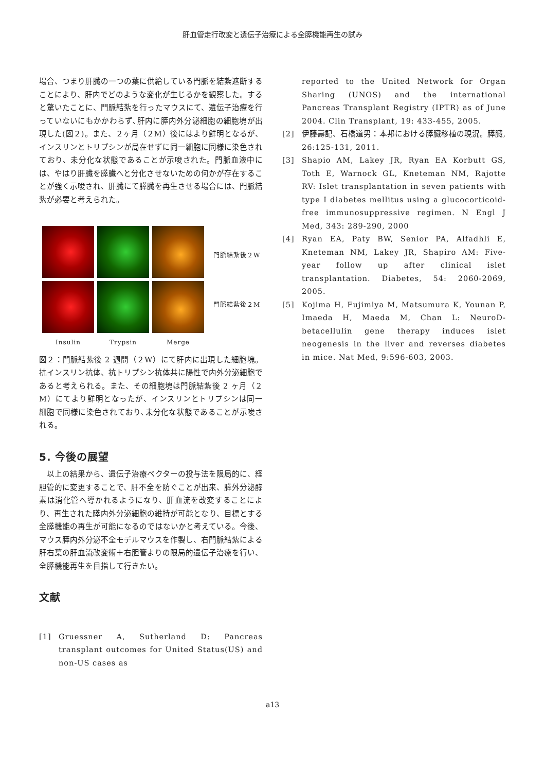肝血管走行改変と遺伝子治療による全膵機能再生の試み
場合、つまり肝臓の一つの葉に供給している門脈を結紮遮断することにより、肝内でどのような変化が生じるかを観察した。すると驚いたことに、門脈結紮を行ったマウスにて、遺伝子治療を行っていないにもかかわらず､肝内に膵内外分泌細胞の細胞塊が出現した(図２)。また、２ヶ月（２M）後にはより鮮明となるが、インスリンとトリプシンが局在せずに同一細胞に同様に染色されており、未分化な状態であることが示唆された。門脈血液中には、やはり肝臓を膵臓へと分化させないための何かが存在することが強く示唆され、肝臓にて膵臓を再生させる場合には、門脈結紮が必要と考えられた。
Insulin
Trypsin
Merge
門脈結紮後２W
門脈結紮後２M
図２：門脈結紮後 2 週間（２W）にて肝内に出現した細胞塊。抗インスリン抗体、抗トリプシン抗体共に陽性で内外分泌細胞であると考えられる。また、その細胞塊は門脈結紮後 2 ヶ月（２M）にてより鮮明となったが、インスリンとトリプシンは同一細胞で同様に染色されており､未分化な状態であることが示唆される。
5. 今後の展望
　以上の結果から、遺伝子治療ベクターの投与法を限局的に、経胆管的に変更することで、肝不全を防ぐことが出来、膵外分泌酵素は消化管へ導かれるようになり、肝血流を改変することにより、再生された膵内外分泌細胞の維持が可能となり、目標とする全膵機能の再生が可能になるのではないかと考えている。今後、マウス膵内外分泌不全モデルマウスを作製し、右門脈結紮による肝右葉の肝血流改変術＋右胆管よりの限局的遺伝子治療を行い、全膵機能再生を目指して行きたい。
文献
[1] Gruessner A, Sutherland D: Pancreas transplant outcomes for United Status(US) and non-US cases as
reported to the United Network for Organ Sharing (UNOS) and the international Pancreas Transplant Registry (IPTR) as of June 2004. Clin Transplant, 19: 433-455, 2005.
[2] 伊藤壽記、石橋道男：本邦における膵臓移植の現況。膵臓, 26:125-131, 2011.
[3] Shapio AM, Lakey JR, Ryan EA Korbutt GS, Toth E, Warnock GL, Kneteman NM, Rajotte RV: Islet transplantation in seven patients with type I diabetes mellitus using a glucocorticoid-free immunosuppressive regimen. N Engl J Med, 343: 289-290, 2000
[4] Ryan EA, Paty BW, Senior PA, Alfadhli E, Kneteman NM, Lakey JR, Shapiro AM: Five-year follow up after clinical islet transplantation. Diabetes, 54: 2060-2069, 2005.
[5] Kojima H, Fujimiya M, Matsumura K, Younan P, Imaeda H, Maeda M, Chan L: NeuroD-betacellulin gene therapy induces islet neogenesis in the liver and reverses diabetes in mice. Nat Med, 9:596-603, 2003.
a13